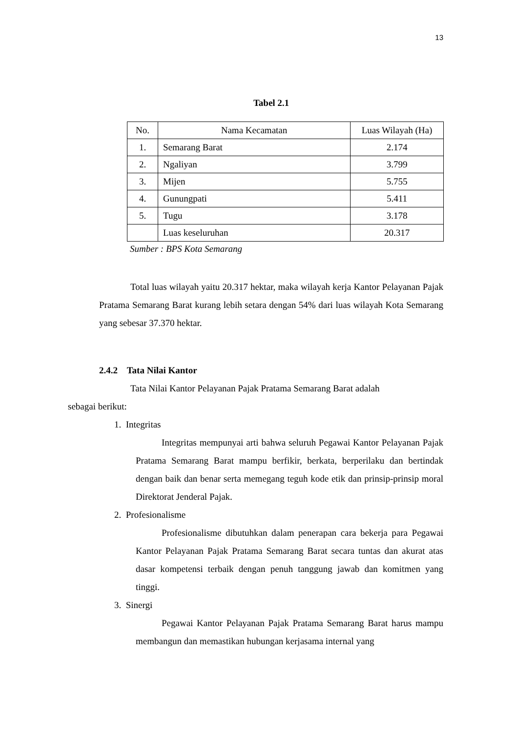13
Tabel 2.1
| No. | Nama Kecamatan | Luas Wilayah (Ha) |
| --- | --- | --- |
| 1. | Semarang Barat | 2.174 |
| 2. | Ngaliyan | 3.799 |
| 3. | Mijen | 5.755 |
| 4. | Gunungpati | 5.411 |
| 5. | Tugu | 3.178 |
| | Luas keseluruhan | 20.317 |
Sumber : BPS Kota Semarang
Total luas wilayah yaitu 20.317 hektar, maka wilayah kerja Kantor Pelayanan Pajak Pratama Semarang Barat kurang lebih setara dengan 54% dari luas wilayah Kota Semarang yang sebesar 37.370 hektar.
2.4.2 Tata Nilai Kantor
Tata Nilai Kantor Pelayanan Pajak Pratama Semarang Barat adalah
sebagai berikut:
1. Integritas
Integritas mempunyai arti bahwa seluruh Pegawai Kantor Pelayanan Pajak Pratama Semarang Barat mampu berfikir, berkata, berperilaku dan bertindak dengan baik dan benar serta memegang teguh kode etik dan prinsip-prinsip moral Direktorat Jenderal Pajak.
2. Profesionalisme
Profesionalisme dibutuhkan dalam penerapan cara bekerja para Pegawai Kantor Pelayanan Pajak Pratama Semarang Barat secara tuntas dan akurat atas dasar kompetensi terbaik dengan penuh tanggung jawab dan komitmen yang tinggi.
3. Sinergi
Pegawai Kantor Pelayanan Pajak Pratama Semarang Barat harus mampu membangun dan memastikan hubungan kerjasama internal yang